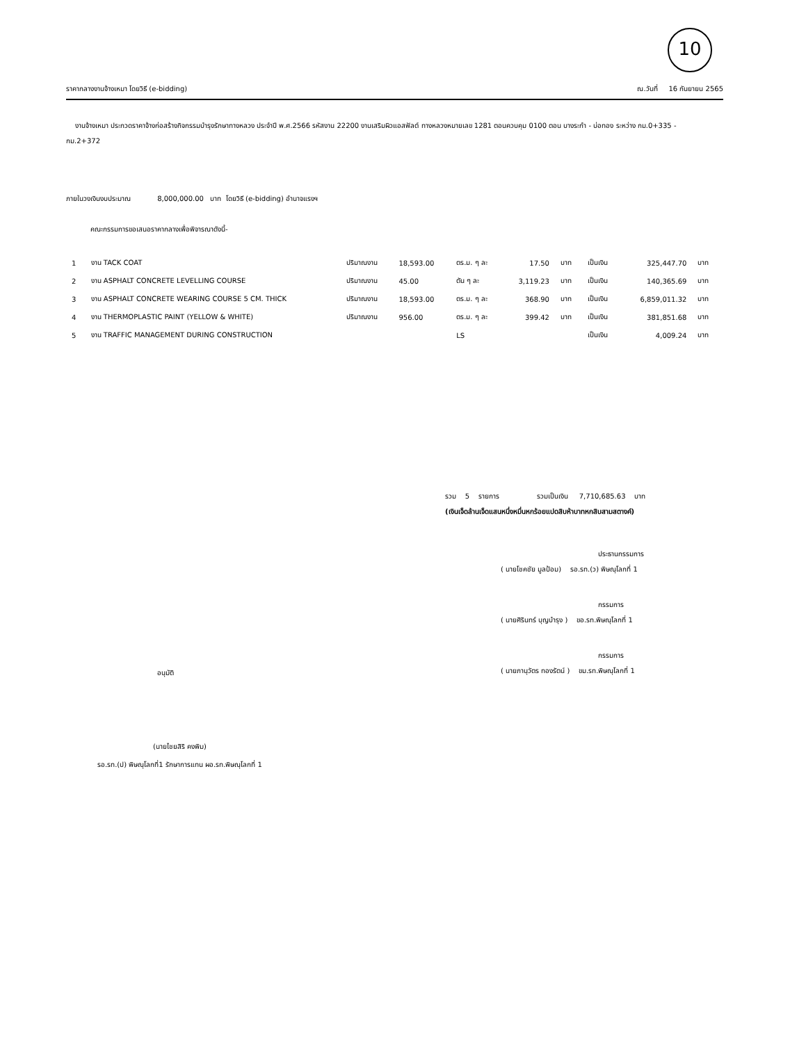10
ราคากลางงานจ้างเหมา โดยวิธี (e-bidding) ณ.วันที่ 16 กันยายน 2565
งานจ้างเหมา ประกวดราคาจ้างก่อสร้างกิจกรรมบำรุงรักษาทางหลวง ประจำปี พ.ศ.2566 รหัสงาน 22200 งานเสริมผิวแอสฟัลต์ ทางหลวงหมายเลข 1281 ตอนควบคุม 0100 ตอน บางระกำ - บ่อทอง ระหว่าง กม.0+335 - กม.2+372
ภายในวงเงินงบประมาณ 8,000,000.00 บาท โดยวิธี (e-bidding) อำนาจแรงฯ
คณะกรรมการขอเสนอราคากลางเพื่อพิจารณาดังนี้-
| 1 | งาน TACK COAT | ปริมาณงาน | 18,593.00 | ตร.ม. ๆ ละ | 17.50 | บาท | เป็นเงิน | 325,447.70 | บาท |
| 2 | งาน ASPHALT CONCRETE LEVELLING COURSE | ปริมาณงาน | 45.00 | ตัน ๆ ละ | 3,119.23 | บาท | เป็นเงิน | 140,365.69 | บาท |
| 3 | งาน ASPHALT CONCRETE WEARING COURSE 5 CM. THICK | ปริมาณงาน | 18,593.00 | ตร.ม. ๆ ละ | 368.90 | บาท | เป็นเงิน | 6,859,011.32 | บาท |
| 4 | งาน THERMOPLASTIC PAINT (YELLOW & WHITE) | ปริมาณงาน | 956.00 | ตร.ม. ๆ ละ | 399.42 | บาท | เป็นเงิน | 381,851.68 | บาท |
| 5 | งาน TRAFFIC MANAGEMENT DURING CONSTRUCTION | | | LS | | | เป็นเงิน | 4,009.24 | บาท |
รวม 5 รายการ รวมเป็นเงิน 7,710,685.63 บาท
(เงินเจ็ดล้านเจ็ดแสนหนึ่งหมื่นหกร้อยแปดสิบห้าบาทหกสิบสามสตางค์)
ประธานกรรมการ
( นายโชคชัย มูลป้อม) รอ.รท.(ว) พิษณุโลกที่ 1
กรรมการ
( นายศิรินทร์ บุญบำรุง ) ขอ.รท.พิษณุโลกที่ 1
กรรมการ
( นายภานุวัตร ทองรัตน์ ) ขม.รท.พิษณุโลกที่ 1
อนุมัติ
(นายไชยสิริ คงพิม)
รอ.รท.(ป) พิษณุโลกที่1 รักษาการแทน ผอ.รท.พิษณุโลกที่ 1